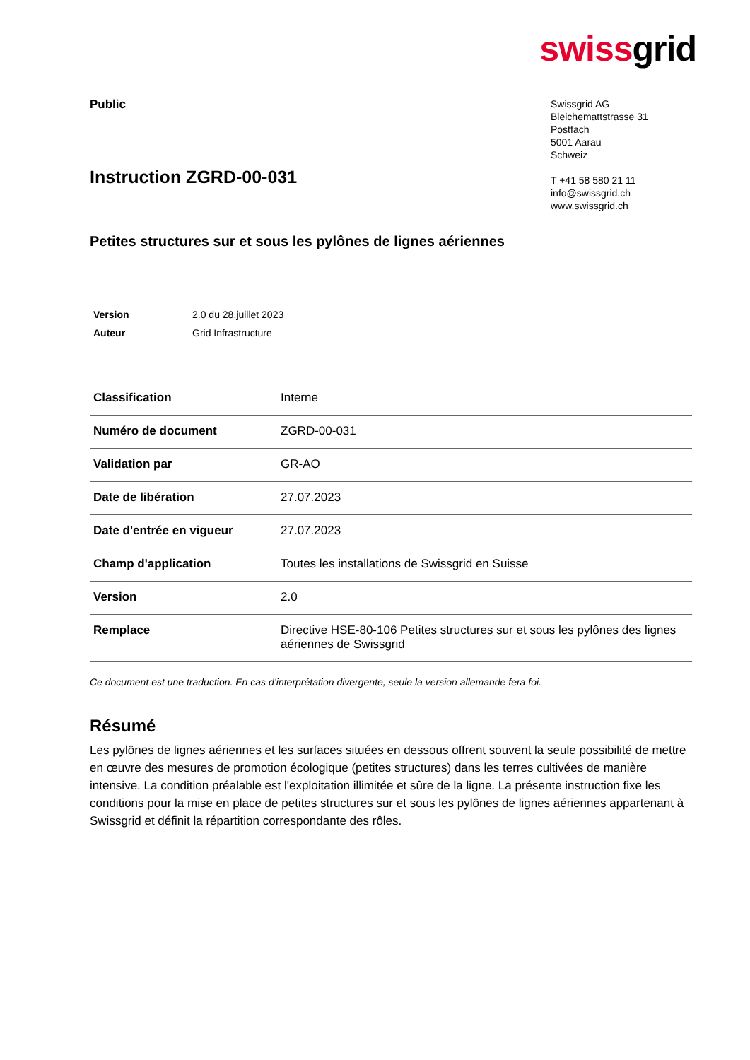swissgrid
Public
Instruction ZGRD-00-031
Swissgrid AG
Bleichemattstrasse 31
Postfach
5001 Aarau
Schweiz
T +41 58 580 21 11
info@swissgrid.ch
www.swissgrid.ch
Petites structures sur et sous les pylônes de lignes aériennes
| Version | 2.0 du 28.juillet 2023 |
| Auteur | Grid Infrastructure |
| Classification | Interne |
| Numéro de document | ZGRD-00-031 |
| Validation par | GR-AO |
| Date de libération | 27.07.2023 |
| Date d'entrée en vigueur | 27.07.2023 |
| Champ d'application | Toutes les installations de Swissgrid en Suisse |
| Version | 2.0 |
| Remplace | Directive HSE-80-106 Petites structures sur et sous les pylônes des lignes aériennes de Swissgrid |
Ce document est une traduction. En cas d’interprétation divergente, seule la version allemande fera foi.
Résumé
Les pylônes de lignes aériennes et les surfaces situées en dessous offrent souvent la seule possibilité de mettre en œuvre des mesures de promotion écologique (petites structures) dans les terres cultivées de manière intensive. La condition préalable est l'exploitation illimitée et sûre de la ligne. La présente instruction fixe les conditions pour la mise en place de petites structures sur et sous les pylônes de lignes aériennes appartenant à Swissgrid et définit la répartition correspondante des rôles.